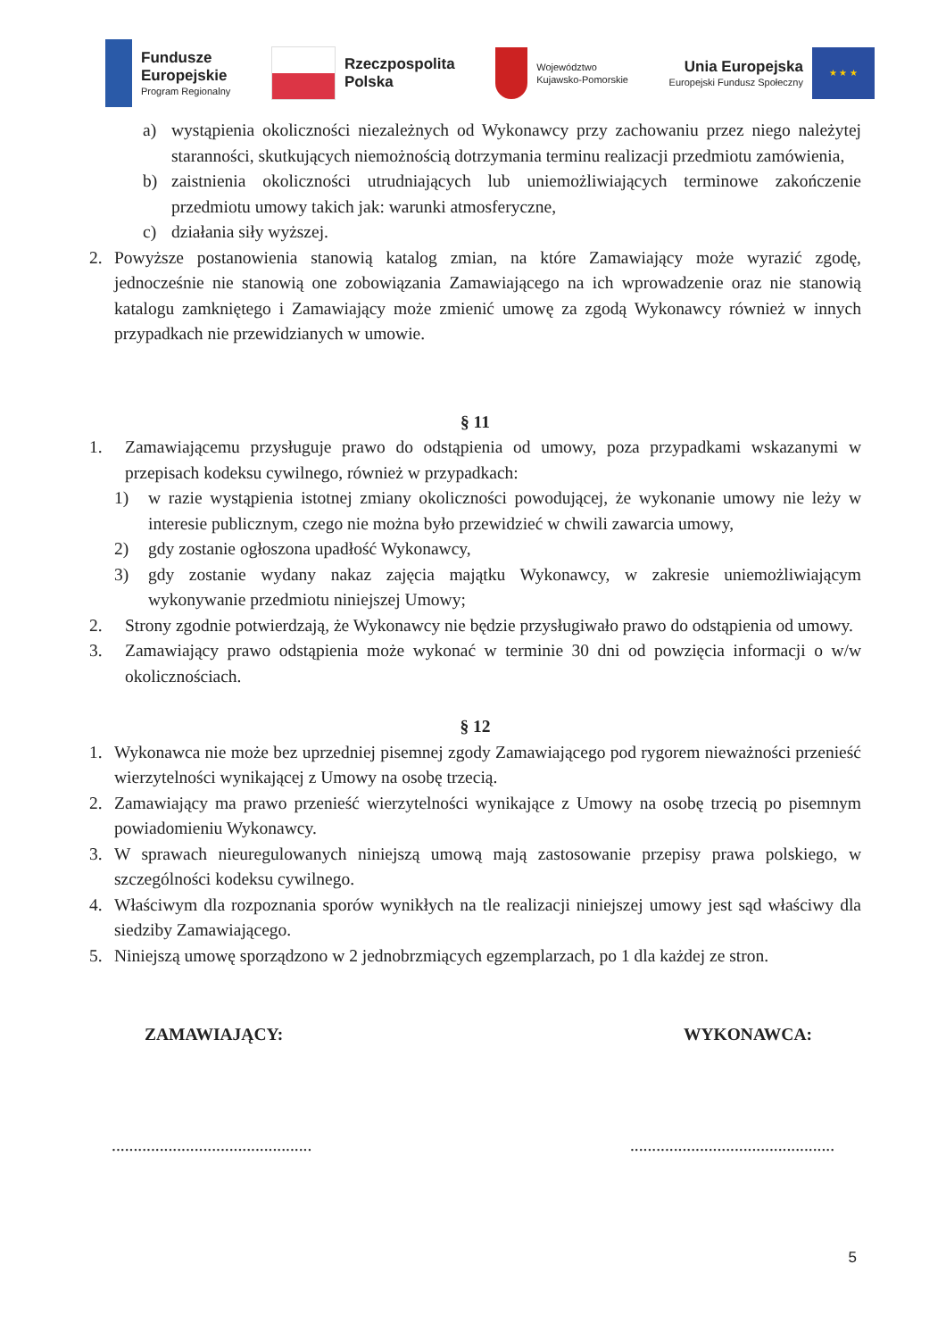Fundusze
Europejskie
Program Regionalny
Rzeczpospolita
Polska
Województwo
Kujawsko-Pomorskie
Unia Europejska
Europejski Fundusz Społeczny
★ ★ ★
a) wystąpienia okoliczności niezależnych od Wykonawcy przy zachowaniu przez niego należytej staranności, skutkujących niemożnością dotrzymania terminu realizacji przedmiotu zamówienia,
b) zaistnienia okoliczności utrudniających lub uniemożliwiających terminowe zakończenie przedmiotu umowy takich jak: warunki atmosferyczne,
c) działania siły wyższej.
2. Powyższe postanowienia stanowią katalog zmian, na które Zamawiający może wyrazić zgodę, jednocześnie nie stanowią one zobowiązania Zamawiającego na ich wprowadzenie oraz nie stanowią katalogu zamkniętego i Zamawiający może zmienić umowę za zgodą Wykonawcy również w innych przypadkach nie przewidzianych w umowie.
§ 11
1. Zamawiającemu przysługuje prawo do odstąpienia od umowy, poza przypadkami wskazanymi w przepisach kodeksu cywilnego, również w przypadkach:
1) w razie wystąpienia istotnej zmiany okoliczności powodującej, że wykonanie umowy nie leży w interesie publicznym, czego nie można było przewidzieć w chwili zawarcia umowy,
2) gdy zostanie ogłoszona upadłość Wykonawcy,
3) gdy zostanie wydany nakaz zajęcia majątku Wykonawcy, w zakresie uniemożliwiającym wykonywanie przedmiotu niniejszej Umowy;
2. Strony zgodnie potwierdzają, że Wykonawcy nie będzie przysługiwało prawo do odstąpienia od umowy.
3. Zamawiający prawo odstąpienia może wykonać w terminie 30 dni od powzięcia informacji o w/w okolicznościach.
§ 12
1. Wykonawca nie może bez uprzedniej pisemnej zgody Zamawiającego pod rygorem nieważności przenieść wierzytelności wynikającej z Umowy na osobę trzecią.
2. Zamawiający ma prawo przenieść wierzytelności wynikające z Umowy na osobę trzecią po pisemnym powiadomieniu Wykonawcy.
3. W sprawach nieuregulowanych niniejszą umową mają zastosowanie przepisy prawa polskiego, w szczególności kodeksu cywilnego.
4. Właściwym dla rozpoznania sporów wynikłych na tle realizacji niniejszej umowy jest sąd właściwy dla siedziby Zamawiającego.
5. Niniejszą umowę sporządzono w 2 jednobrzmiących egzemplarzach, po 1 dla każdej ze stron.
ZAMAWIAJĄCY: WYKONAWCA:
.............................................. ...............................................
5